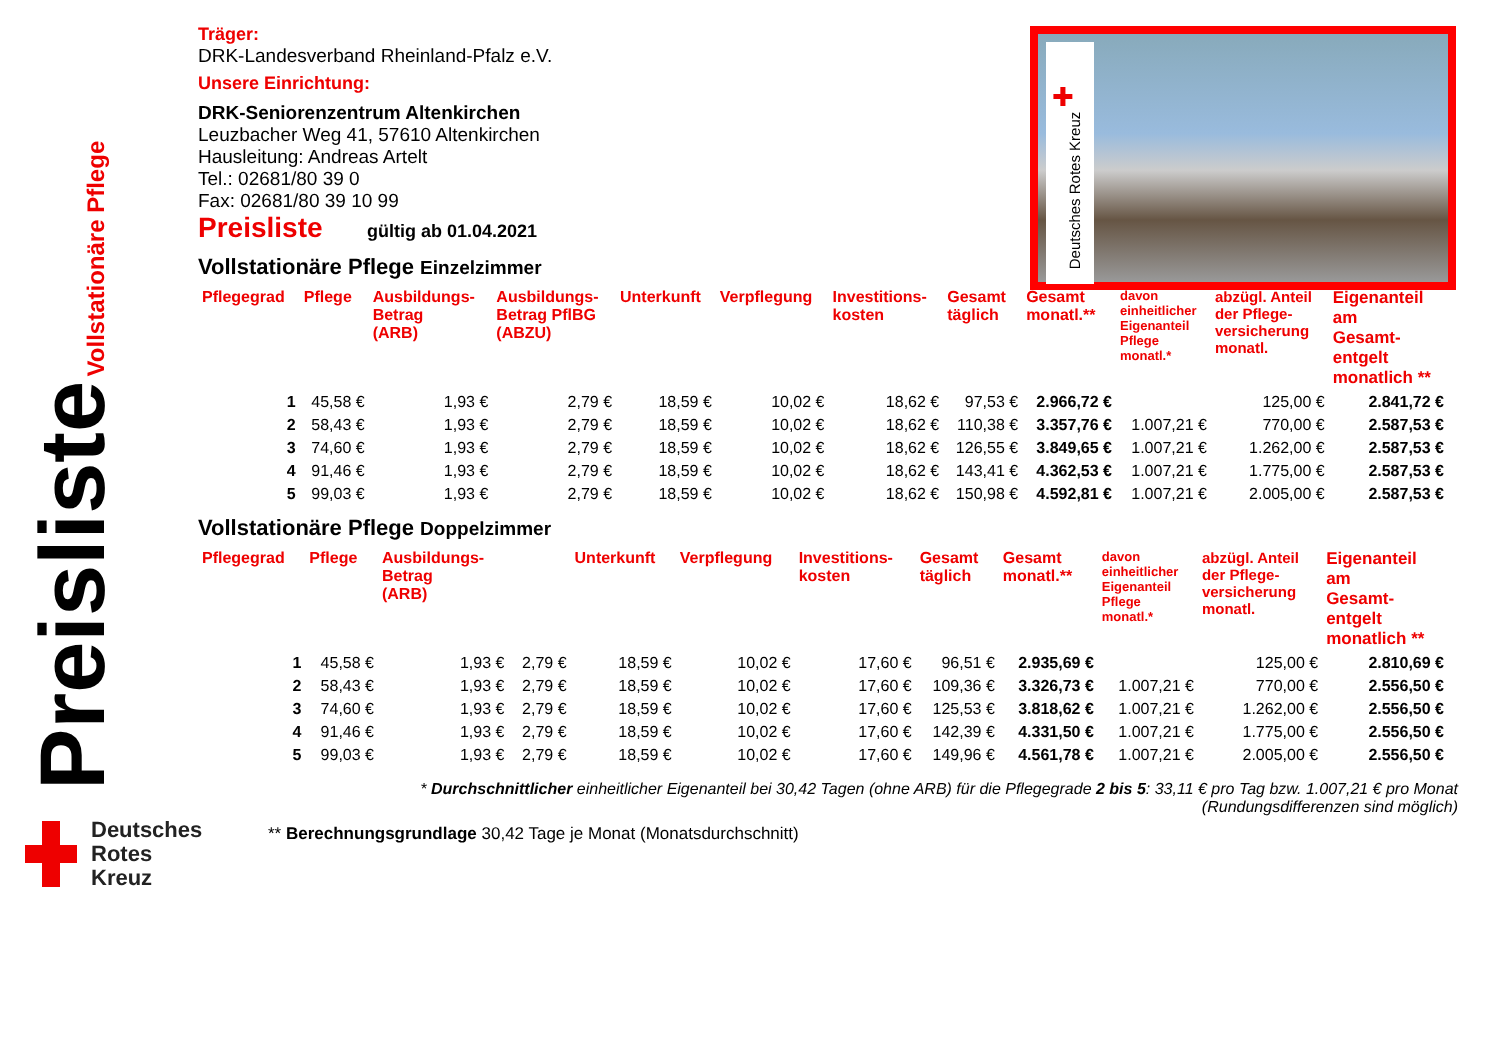Preisliste Vollstationäre Pflege
Deutsches
Rotes
Kreuz
✚
Deutsches Rotes Kreuz
Träger:
DRK-Landesverband Rheinland-Pfalz e.V.
Unsere Einrichtung:
DRK-Seniorenzentrum Altenkirchen
Leuzbacher Weg 41, 57610 Altenkirchen
Hausleitung: Andreas Artelt
Tel.: 02681/80 39 0
Fax: 02681/80 39 10 99
Preisliste gültig ab 01.04.2021
Vollstationäre Pflege Einzelzimmer
| Pflegegrad | Pflege | Ausbildungs- Betrag (ARB) | Ausbildungs- Betrag PflBG (ABZU) | Unterkunft | Verpflegung | Investitions- kosten | Gesamt täglich | Gesamt monatl.** | davon einheitlicher Eigenanteil Pflege monatl.* | abzügl. Anteil der Pflege- versicherung monatl. | Eigenanteil am Gesamt- entgelt monatlich ** |
| --- | --- | --- | --- | --- | --- | --- | --- | --- | --- | --- | --- |
| 1 | 45,58 € | 1,93 € | 2,79 € | 18,59 € | 10,02 € | 18,62 € | 97,53 € | 2.966,72 € | | 125,00 € | 2.841,72 € |
| 2 | 58,43 € | 1,93 € | 2,79 € | 18,59 € | 10,02 € | 18,62 € | 110,38 € | 3.357,76 € | 1.007,21 € | 770,00 € | 2.587,53 € |
| 3 | 74,60 € | 1,93 € | 2,79 € | 18,59 € | 10,02 € | 18,62 € | 126,55 € | 3.849,65 € | 1.007,21 € | 1.262,00 € | 2.587,53 € |
| 4 | 91,46 € | 1,93 € | 2,79 € | 18,59 € | 10,02 € | 18,62 € | 143,41 € | 4.362,53 € | 1.007,21 € | 1.775,00 € | 2.587,53 € |
| 5 | 99,03 € | 1,93 € | 2,79 € | 18,59 € | 10,02 € | 18,62 € | 150,98 € | 4.592,81 € | 1.007,21 € | 2.005,00 € | 2.587,53 € |
Vollstationäre Pflege Doppelzimmer
| Pflegegrad | Pflege | Ausbildungs- Betrag (ARB) | | Unterkunft | Verpflegung | Investitions- kosten | Gesamt täglich | Gesamt monatl.** | davon einheitlicher Eigenanteil Pflege monatl.* | abzügl. Anteil der Pflege- versicherung monatl. | Eigenanteil am Gesamt- entgelt monatlich ** |
| --- | --- | --- | --- | --- | --- | --- | --- | --- | --- | --- | --- |
| 1 | 45,58 € | 1,93 € | 2,79 € | 18,59 € | 10,02 € | 17,60 € | 96,51 € | 2.935,69 € | | 125,00 € | 2.810,69 € |
| 2 | 58,43 € | 1,93 € | 2,79 € | 18,59 € | 10,02 € | 17,60 € | 109,36 € | 3.326,73 € | 1.007,21 € | 770,00 € | 2.556,50 € |
| 3 | 74,60 € | 1,93 € | 2,79 € | 18,59 € | 10,02 € | 17,60 € | 125,53 € | 3.818,62 € | 1.007,21 € | 1.262,00 € | 2.556,50 € |
| 4 | 91,46 € | 1,93 € | 2,79 € | 18,59 € | 10,02 € | 17,60 € | 142,39 € | 4.331,50 € | 1.007,21 € | 1.775,00 € | 2.556,50 € |
| 5 | 99,03 € | 1,93 € | 2,79 € | 18,59 € | 10,02 € | 17,60 € | 149,96 € | 4.561,78 € | 1.007,21 € | 2.005,00 € | 2.556,50 € |
* Durchschnittlicher einheitlicher Eigenanteil bei 30,42 Tagen (ohne ARB) für die Pflegegrade 2 bis 5: 33,11 € pro Tag bzw. 1.007,21 € pro Monat
(Rundungsdifferenzen sind möglich)
** Berechnungsgrundlage 30,42 Tage je Monat (Monatsdurchschnitt)